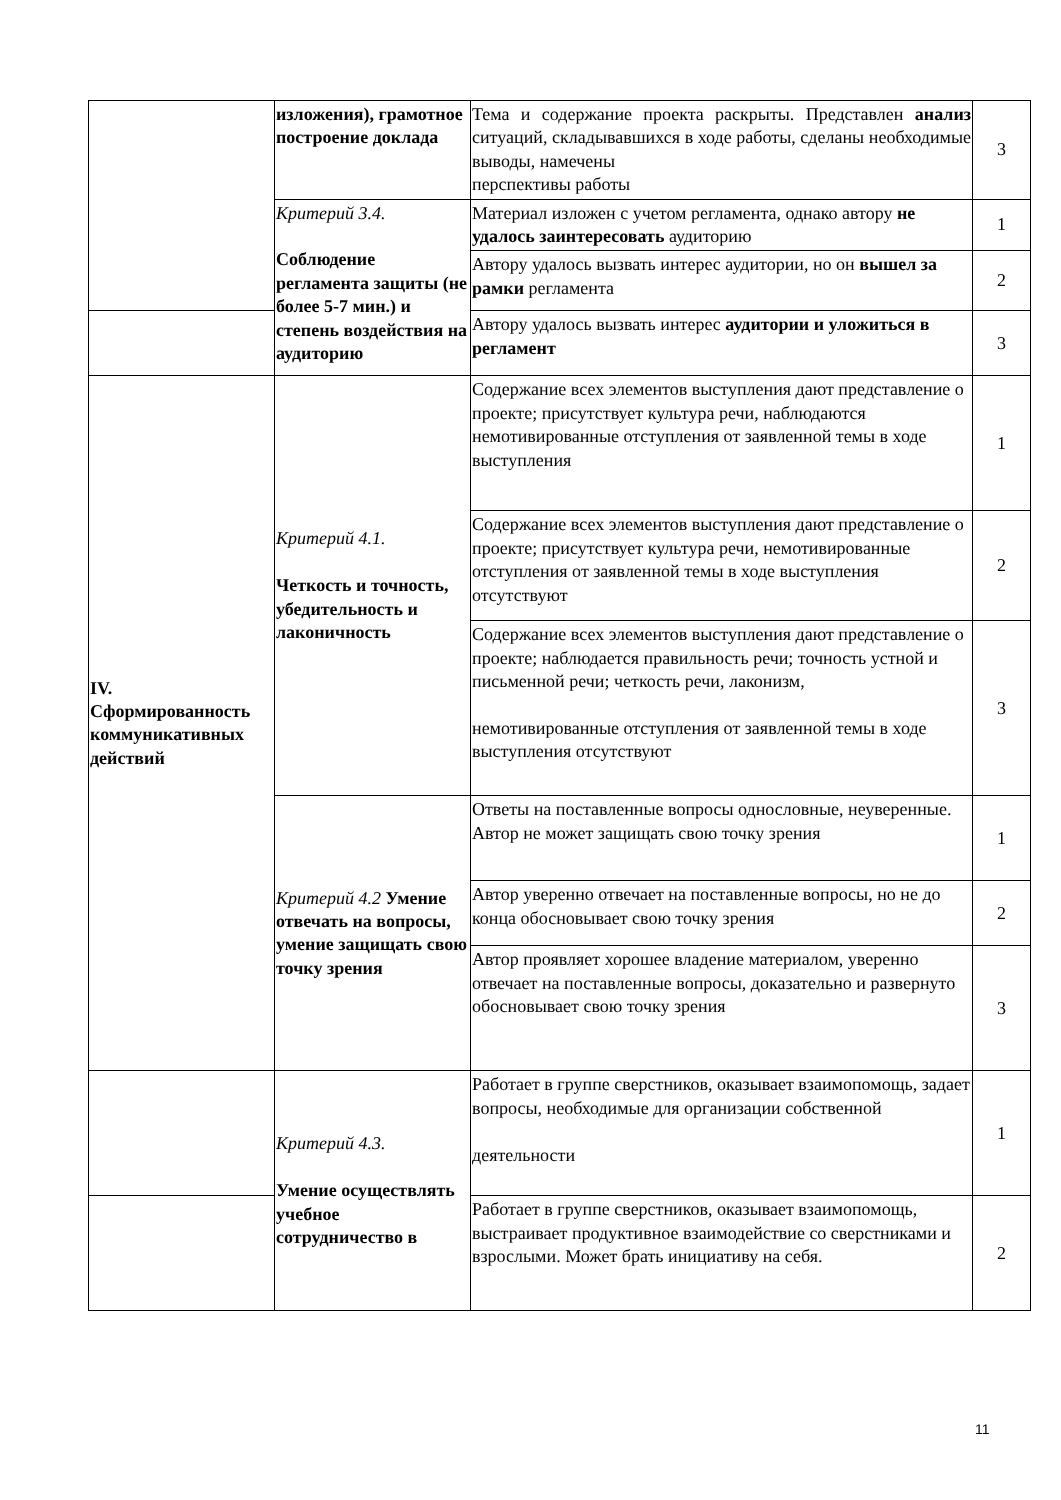| | изложения), грамотное построение доклада | Тема и содержание проекта раскрыты. Представлен анализ ситуаций, складывавшихся в ходе работы, сделаны необходимые выводы, намечены перспективы работы | 3 |
| | Критерий 3.4. Соблюдение регламента защиты (не более 5-7 мин.) и степень воздействия на аудиторию | Материал изложен с учетом регламента, однако автору не удалось заинтересовать аудиторию | 1 |
| | | Автору удалось вызвать интерес аудитории, но он вышел за рамки регламента | 2 |
| | | Автору удалось вызвать интерес аудитории и уложиться в регламент | 3 |
| IV. Сформированность коммуникативных действий | Критерий 4.1. Четкость и точность, убедительность и лаконичность | Содержание всех элементов выступления дают представление о проекте; присутствует культура речи, наблюдаются немотивированные отступления от заявленной темы в ходе выступления | 1 |
| | | Содержание всех элементов выступления дают представление о проекте; присутствует культура речи, немотивированные отступления от заявленной темы в ходе выступления отсутствуют | 2 |
| | | Содержание всех элементов выступления дают представление о проекте; наблюдается правильность речи; точность устной и письменной речи; четкость речи, лаконизм, немотивированные отступления от заявленной темы в ходе выступления отсутствуют | 3 |
| | Критерий 4.2 Умение отвечать на вопросы, умение защищать свою точку зрения | Ответы на поставленные вопросы однословные, неуверенные. Автор не может защищать свою точку зрения | 1 |
| | | Автор уверенно отвечает на поставленные вопросы, но не до конца обосновывает свою точку зрения | 2 |
| | | Автор проявляет хорошее владение материалом, уверенно отвечает на поставленные вопросы, доказательно и развернуто обосновывает свою точку зрения | 3 |
| | Критерий 4.3. Умение осуществлять учебное сотрудничество в | Работает в группе сверстников, оказывает взаимопомощь, задает вопросы, необходимые для организации собственной деятельности | 1 |
| | | Работает в группе сверстников, оказывает взаимопомощь, выстраивает продуктивное взаимодействие со сверстниками и взрослыми. Может брать инициативу на себя. | 2 |
11